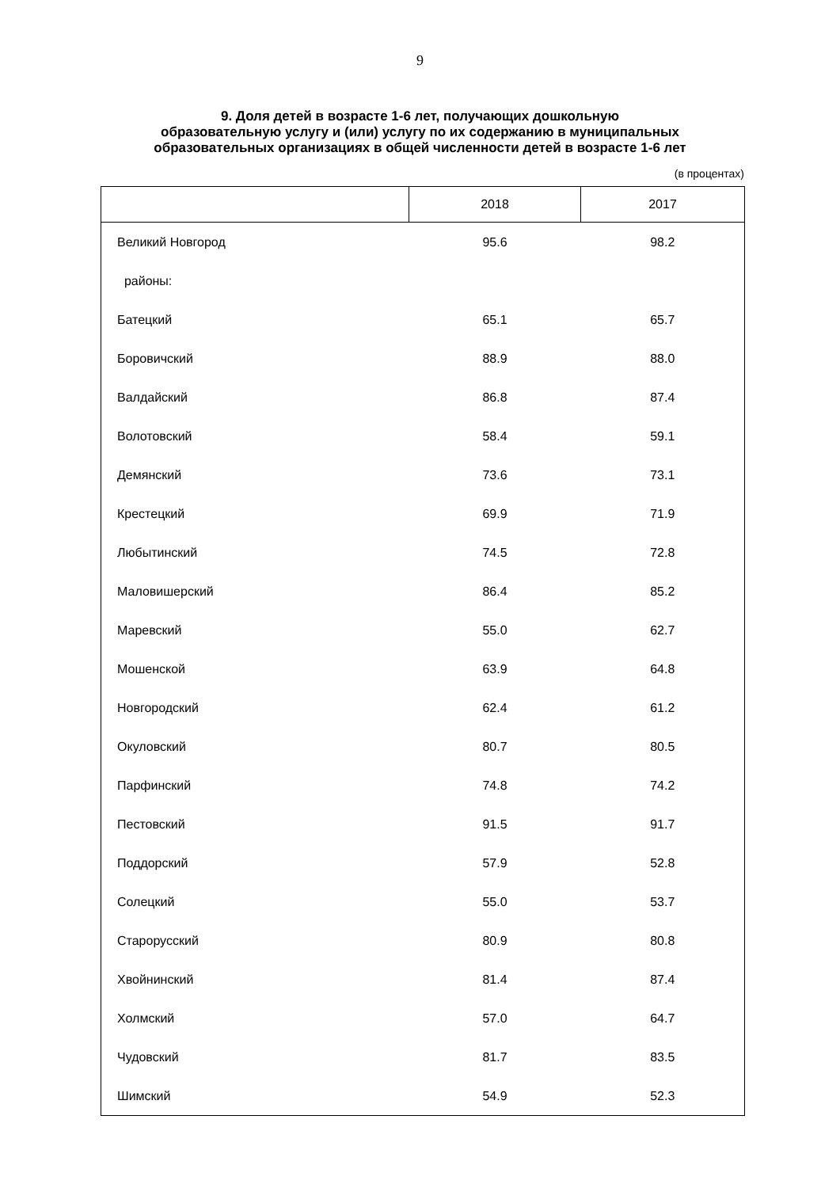9
9. Доля детей в возрасте 1-6 лет, получающих дошкольную
образовательную услугу и (или) услугу по их содержанию в муниципальных
образовательных организациях в общей численности детей в возрасте 1-6 лет
(в процентах)
| | 2018 | 2017 |
| --- | --- | --- |
| Великий Новгород | 95.6 | 98.2 |
| районы: | | |
| Батецкий | 65.1 | 65.7 |
| Боровичский | 88.9 | 88.0 |
| Валдайский | 86.8 | 87.4 |
| Волотовский | 58.4 | 59.1 |
| Демянский | 73.6 | 73.1 |
| Крестецкий | 69.9 | 71.9 |
| Любытинский | 74.5 | 72.8 |
| Маловишерский | 86.4 | 85.2 |
| Маревский | 55.0 | 62.7 |
| Мошенской | 63.9 | 64.8 |
| Новгородский | 62.4 | 61.2 |
| Окуловский | 80.7 | 80.5 |
| Парфинский | 74.8 | 74.2 |
| Пестовский | 91.5 | 91.7 |
| Поддорский | 57.9 | 52.8 |
| Солецкий | 55.0 | 53.7 |
| Старорусский | 80.9 | 80.8 |
| Хвойнинский | 81.4 | 87.4 |
| Холмский | 57.0 | 64.7 |
| Чудовский | 81.7 | 83.5 |
| Шимский | 54.9 | 52.3 |